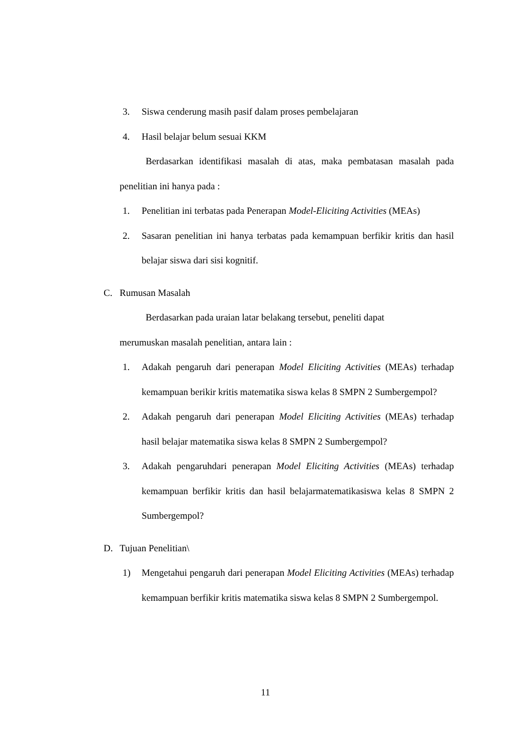3. Siswa cenderung masih pasif dalam proses pembelajaran
4. Hasil belajar belum sesuai KKM
Berdasarkan identifikasi masalah di atas, maka pembatasan masalah pada penelitian ini hanya pada :
1. Penelitian ini terbatas pada Penerapan Model-Eliciting Activities (MEAs)
2. Sasaran penelitian ini hanya terbatas pada kemampuan berfikir kritis dan hasil belajar siswa dari sisi kognitif.
C. Rumusan Masalah
Berdasarkan pada uraian latar belakang tersebut, peneliti dapat
merumuskan masalah penelitian, antara lain :
1. Adakah pengaruh dari penerapan Model Eliciting Activities (MEAs) terhadap kemampuan berikir kritis matematika siswa kelas 8 SMPN 2 Sumbergempol?
2. Adakah pengaruh dari penerapan Model Eliciting Activities (MEAs) terhadap hasil belajar matematika siswa kelas 8 SMPN 2 Sumbergempol?
3. Adakah pengaruhdari penerapan Model Eliciting Activities (MEAs) terhadap kemampuan berfikir kritis dan hasil belajarmatematikasiswa kelas 8 SMPN 2 Sumbergempol?
D. Tujuan Penelitian\
1) Mengetahui pengaruh dari penerapan Model Eliciting Activities (MEAs) terhadap kemampuan berfikir kritis matematika siswa kelas 8 SMPN 2 Sumbergempol.
11